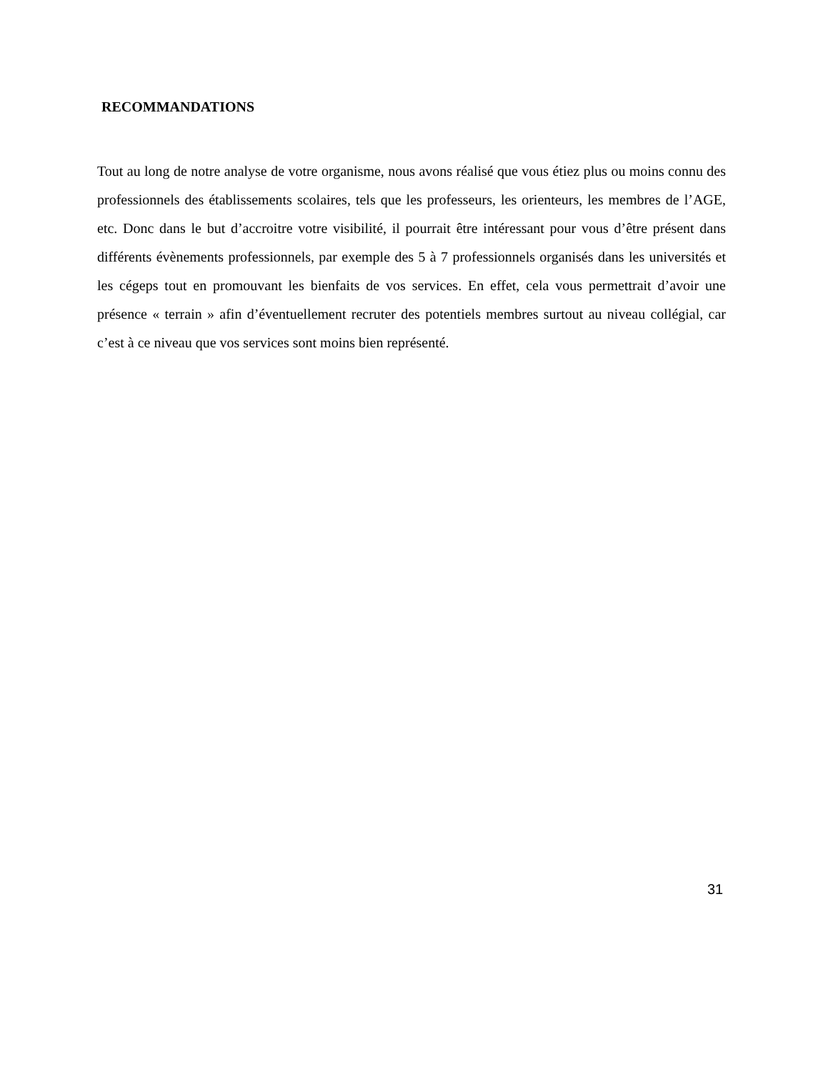RECOMMANDATIONS
Tout au long de notre analyse de votre organisme, nous avons réalisé que vous étiez plus ou moins connu des professionnels des établissements scolaires, tels que les professeurs, les orienteurs, les membres de l’AGE, etc. Donc dans le but d’accroitre votre visibilité, il pourrait être intéressant pour vous d’être présent dans différents évènements professionnels, par exemple des 5 à 7 professionnels organisés dans les universités et les cégeps tout en promouvant les bienfaits de vos services. En effet, cela vous permettrait d’avoir une présence « terrain » afin d’éventuellement recruter des potentiels membres surtout au niveau collégial, car c’est à ce niveau que vos services sont moins bien représenté.
31